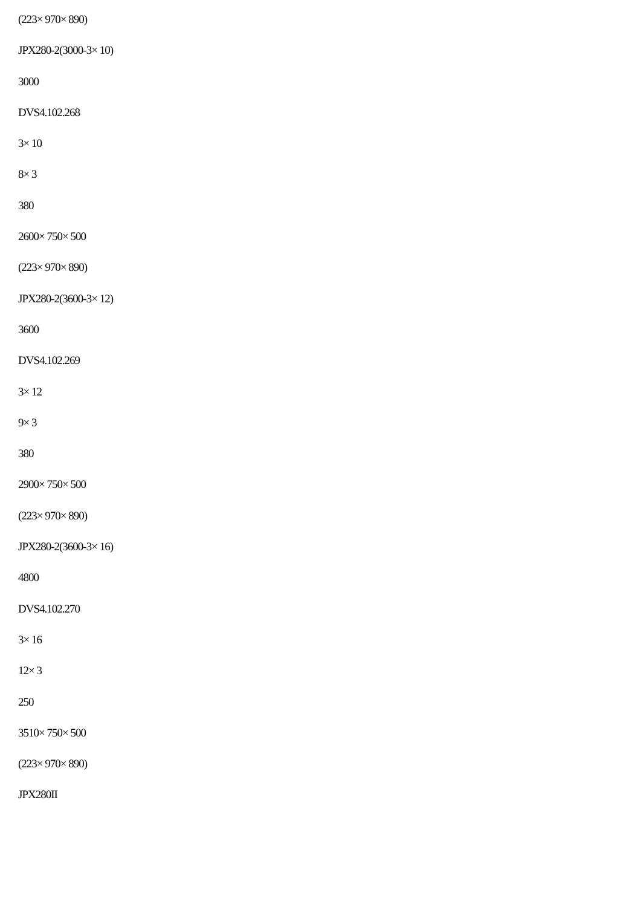(223× 970× 890)
JPX280-2(3000-3× 10)
3000
DVS4.102.268
3× 10
8× 3
380
2600× 750× 500
(223× 970× 890)
JPX280-2(3600-3× 12)
3600
DVS4.102.269
3× 12
9× 3
380
2900× 750× 500
(223× 970× 890)
JPX280-2(3600-3× 16)
4800
DVS4.102.270
3× 16
12× 3
250
3510× 750× 500
(223× 970× 890)
JPX280II